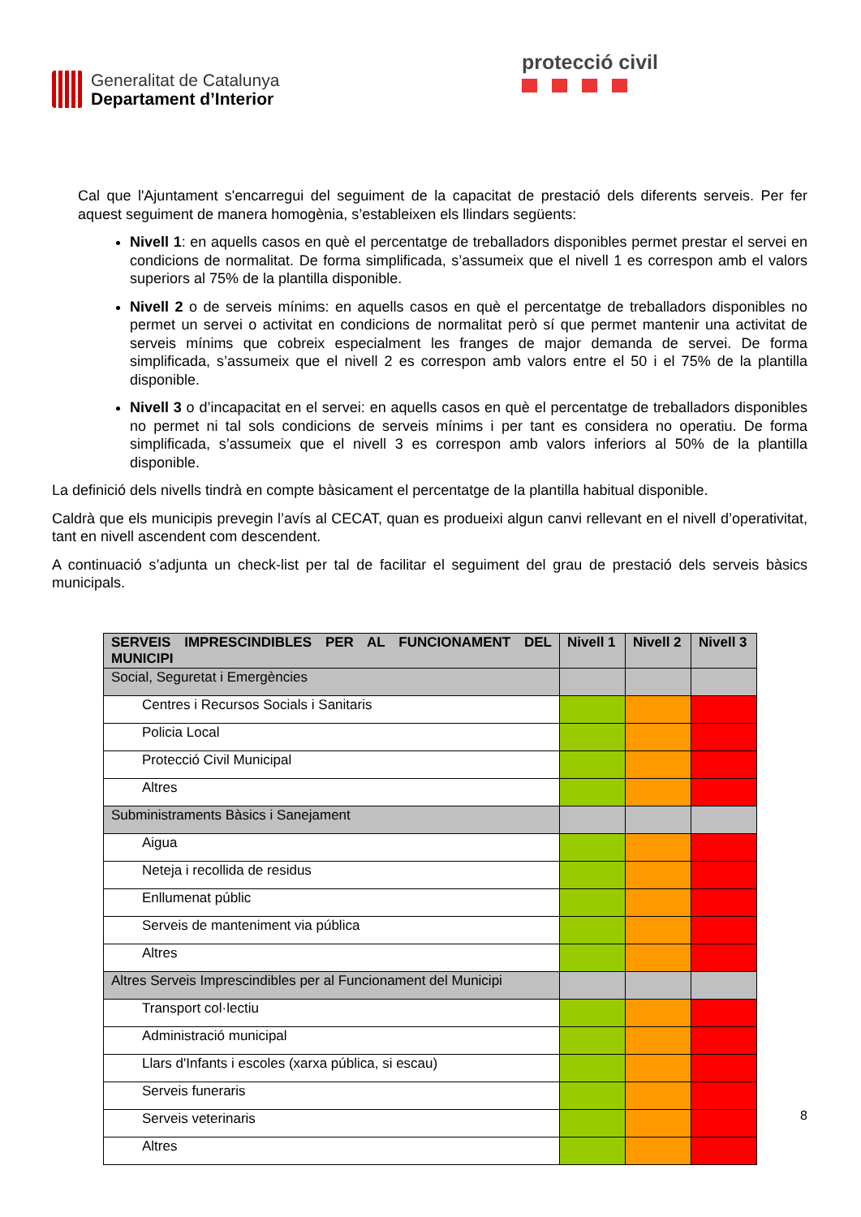Generalitat de Catalunya
Departament d’Interior
protecció civil
Cal que l'Ajuntament s'encarregui del seguiment de la capacitat de prestació dels diferents serveis. Per fer aquest seguiment de manera homogènia, s’estableixen els llindars següents:
Nivell 1: en aquells casos en què el percentatge de treballadors disponibles permet prestar el servei en condicions de normalitat. De forma simplificada, s’assumeix que el nivell 1 es correspon amb el valors superiors al 75% de la plantilla disponible.
Nivell 2 o de serveis mínims: en aquells casos en què el percentatge de treballadors disponibles no permet un servei o activitat en condicions de normalitat però sí que permet mantenir una activitat de serveis mínims que cobreix especialment les franges de major demanda de servei. De forma simplificada, s’assumeix que el nivell 2 es correspon amb valors entre el 50 i el 75% de la plantilla disponible.
Nivell 3 o d’incapacitat en el servei: en aquells casos en què el percentatge de treballadors disponibles no permet ni tal sols condicions de serveis mínims i per tant es considera no operatiu. De forma simplificada, s’assumeix que el nivell 3 es correspon amb valors inferiors al 50% de la plantilla disponible.
La definició dels nivells tindrà en compte bàsicament el percentatge de la plantilla habitual disponible.
Caldrà que els municipis prevegin l’avís al CECAT, quan es produeixi algun canvi rellevant en el nivell d’operativitat, tant en nivell ascendent com descendent.
A continuació s’adjunta un check-list per tal de facilitar el seguiment del grau de prestació dels serveis bàsics municipals.
| SERVEIS IMPRESCINDIBLES PER AL FUNCIONAMENT DEL MUNICIPI | Nivell 1 | Nivell 2 | Nivell 3 |
| --- | --- | --- | --- |
| Social, Seguretat i Emergències | | | |
| Centres i Recursos Socials i Sanitaris | | | |
| Policia Local | | | |
| Protecció Civil Municipal | | | |
| Altres | | | |
| Subministraments Bàsics i Sanejament | | | |
| Aigua | | | |
| Neteja i recollida de residus | | | |
| Enllumenat públic | | | |
| Serveis de manteniment via pública | | | |
| Altres | | | |
| Altres Serveis Imprescindibles per al Funcionament del Municipi | | | |
| Transport col·lectiu | | | |
| Administració municipal | | | |
| Llars d'Infants i escoles (xarxa pública, si escau) | | | |
| Serveis funeraris | | | |
| Serveis veterinaris | | | |
| Altres | | | |
8